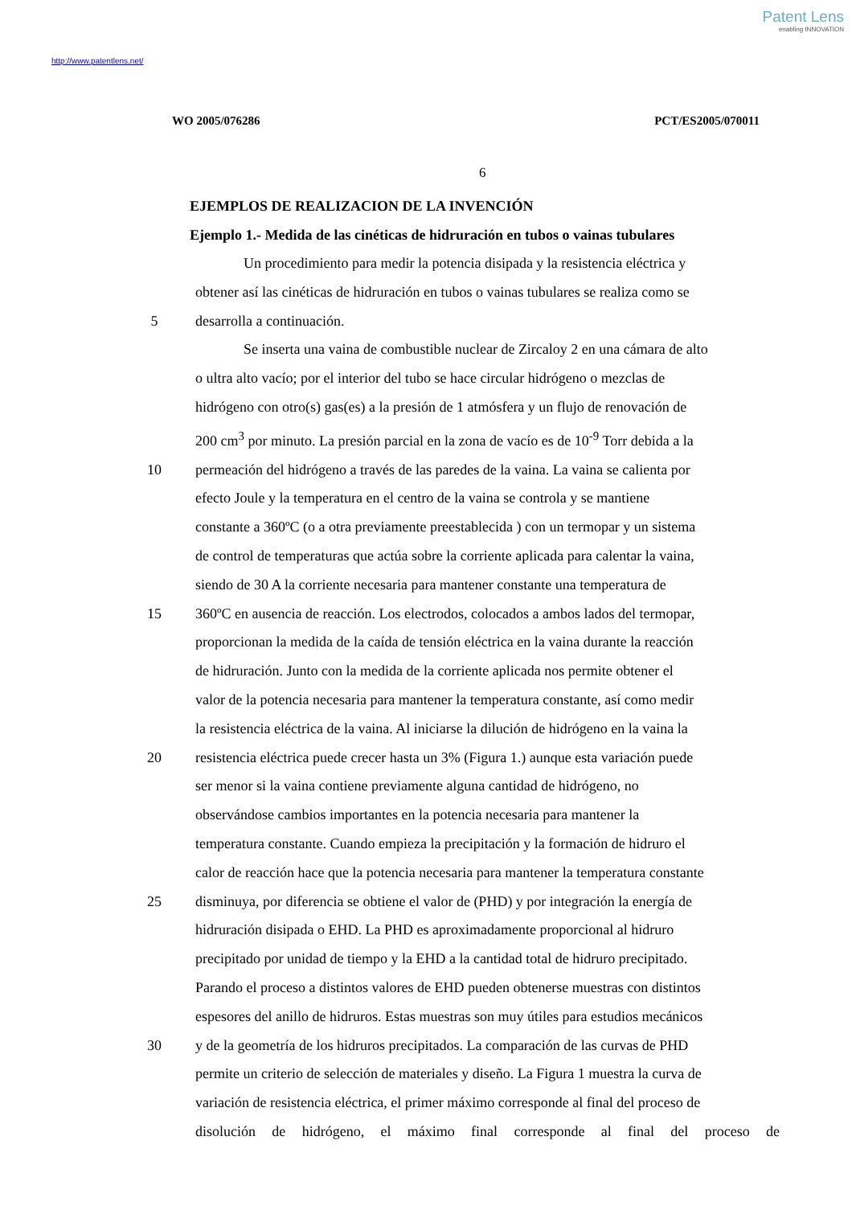Patent Lens
enabling INNOVATION
http://www.patentlens.net/
WO 2005/076286 PCT/ES2005/070011
6
EJEMPLOS DE REALIZACION DE LA INVENCIÓN
Ejemplo 1.- Medida de las cinéticas de hidruración en tubos o vainas tubulares
Un procedimiento para medir la potencia disipada y la resistencia eléctrica y
obtener así las cinéticas de hidruración en tubos o vainas tubulares se realiza como se
5 desarrolla a continuación.
Se inserta una vaina de combustible nuclear de Zircaloy 2 en una cámara de alto
o ultra alto vacío; por el interior del tubo se hace circular hidrógeno o mezclas de
hidrógeno con otro(s) gas(es) a la presión de 1 atmósfera y un flujo de renovación de
200 cm<sup>3</sup> por minuto. La presión parcial en la zona de vacío es de 10<sup>-9</sup> Torr debida a la
10 permeación del hidrógeno a través de las paredes de la vaina. La vaina se calienta por
efecto Joule y la temperatura en el centro de la vaina se controla y se mantiene
constante a 360ºC (o a otra previamente preestablecida ) con un termopar y un sistema
de control de temperaturas que actúa sobre la corriente aplicada para calentar la vaina,
siendo de 30 A la corriente necesaria para mantener constante una temperatura de
15 360ºC en ausencia de reacción. Los electrodos, colocados a ambos lados del termopar,
proporcionan la medida de la caída de tensión eléctrica en la vaina durante la reacción
de hidruración. Junto con la medida de la corriente aplicada nos permite obtener el
valor de la potencia necesaria para mantener la temperatura constante, así como medir
la resistencia eléctrica de la vaina. Al iniciarse la dilución de hidrógeno en la vaina la
20 resistencia eléctrica puede crecer hasta un 3% (Figura 1.) aunque esta variación puede
ser menor si la vaina contiene previamente alguna cantidad de hidrógeno, no
observándose cambios importantes en la potencia necesaria para mantener la
temperatura constante. Cuando empieza la precipitación y la formación de hidruro el
calor de reacción hace que la potencia necesaria para mantener la temperatura constante
25 disminuya, por diferencia se obtiene el valor de (PHD) y por integración la energía de
hidruración disipada o EHD. La PHD es aproximadamente proporcional al hidruro
precipitado por unidad de tiempo y la EHD a la cantidad total de hidruro precipitado.
Parando el proceso a distintos valores de EHD pueden obtenerse muestras con distintos
espesores del anillo de hidruros. Estas muestras son muy útiles para estudios mecánicos
30 y de la geometría de los hidruros precipitados. La comparación de las curvas de PHD
permite un criterio de selección de materiales y diseño. La Figura 1 muestra la curva de
variación de resistencia eléctrica, el primer máximo corresponde al final del proceso de
disolución de hidrógeno, el máximo final corresponde al final del proceso de